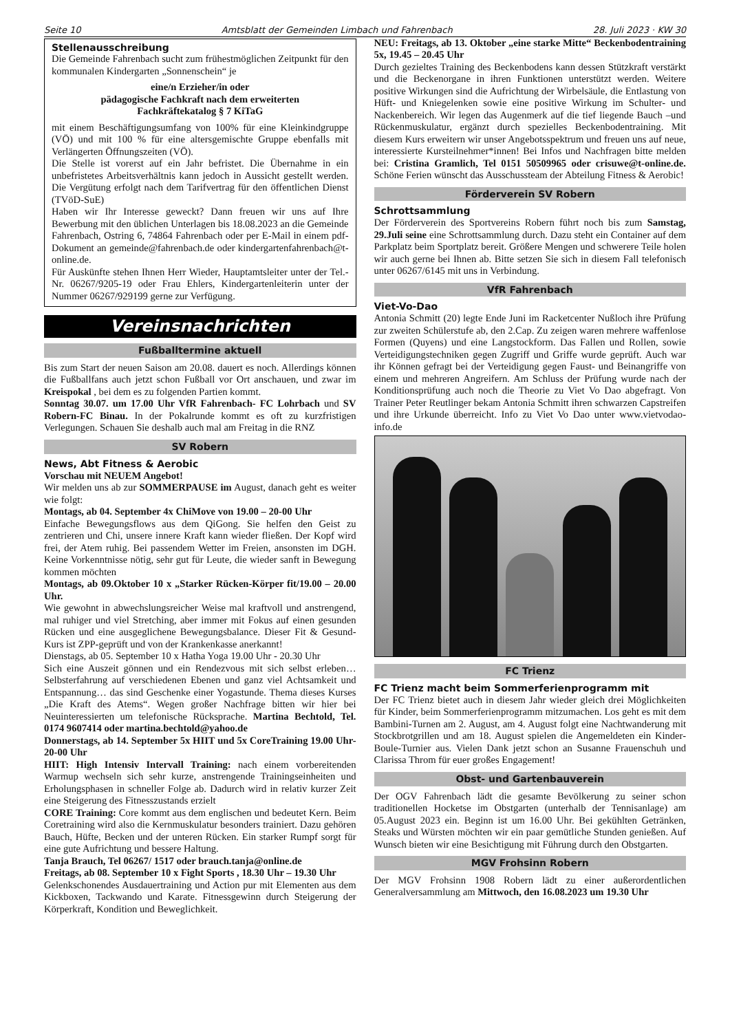Seite 10 Amtsblatt der Gemeinden Limbach und Fahrenbach 28. Juli 2023 · KW 30
Stellenausschreibung
Die Gemeinde Fahrenbach sucht zum frühestmöglichen Zeitpunkt für den kommunalen Kindergarten „Sonnenschein“ je
eine/n Erzieher/in oder
pädagogische Fachkraft nach dem erweiterten
Fachkräftekatalog § 7 KiTaG
mit einem Beschäftigungsumfang von 100% für eine Kleinkindgruppe (VÖ) und mit 100 % für eine altersgemischte Gruppe ebenfalls mit Verlängerten Öffnungszeiten (VÖ).
Die Stelle ist vorerst auf ein Jahr befristet. Die Übernahme in ein unbefristetes Arbeitsverhältnis kann jedoch in Aussicht gestellt werden. Die Vergütung erfolgt nach dem Tarifvertrag für den öffentlichen Dienst (TVöD-SuE)
Haben wir Ihr Interesse geweckt? Dann freuen wir uns auf Ihre Bewerbung mit den üblichen Unterlagen bis 18.08.2023 an die Gemeinde Fahrenbach, Ostring 6, 74864 Fahrenbach oder per E-Mail in einem pdf-Dokument an gemeinde@fahrenbach.de oder kindergartenfahrenbach@t-online.de.
Für Auskünfte stehen Ihnen Herr Wieder, Hauptamtsleiter unter der Tel.-Nr. 06267/9205-19 oder Frau Ehlers, Kindergartenleiterin unter der Nummer 06267/929199 gerne zur Verfügung.
Vereinsnachrichten
Fußballtermine aktuell
Bis zum Start der neuen Saison am 20.08. dauert es noch. Allerdings können die Fußballfans auch jetzt schon Fußball vor Ort anschauen, und zwar im Kreispokal , bei dem es zu folgenden Partien kommt.
Sonntag 30.07. um 17.00 Uhr VfR Fahrenbach- FC Lohrbach und SV Robern-FC Binau. In der Pokalrunde kommt es oft zu kurzfristigen Verlegungen. Schauen Sie deshalb auch mal am Freitag in die RNZ
SV Robern
News, Abt Fitness & Aerobic
Vorschau mit NEUEM Angebot!
Wir melden uns ab zur SOMMERPAUSE im August, danach geht es weiter wie folgt:
Montags, ab 04. September 4x ChiMove von 19.00 – 20-00 Uhr
Einfache Bewegungsflows aus dem QiGong. Sie helfen den Geist zu zentrieren und Chi, unsere innere Kraft kann wieder fließen. Der Kopf wird frei, der Atem ruhig. Bei passendem Wetter im Freien, ansonsten im DGH. Keine Vorkenntnisse nötig, sehr gut für Leute, die wieder sanft in Bewegung kommen möchten
Montags, ab 09.Oktober 10 x „Starker Rücken-Körper fit/19.00 – 20.00 Uhr.
Wie gewohnt in abwechslungsreicher Weise mal kraftvoll und anstrengend, mal ruhiger und viel Stretching, aber immer mit Fokus auf einen gesunden Rücken und eine ausgeglichene Bewegungsbalance. Dieser Fit & Gesund-Kurs ist ZPP-geprüft und von der Krankenkasse anerkannt!
Dienstags, ab 05. September 10 x Hatha Yoga 19.00 Uhr - 20.30 Uhr
Sich eine Auszeit gönnen und ein Rendezvous mit sich selbst erleben… Selbsterfahrung auf verschiedenen Ebenen und ganz viel Achtsamkeit und Entspannung… das sind Geschenke einer Yogastunde. Thema dieses Kurses „Die Kraft des Atems“. Wegen großer Nachfrage bitten wir hier bei Neuinteressierten um telefonische Rücksprache. Martina Bechtold, Tel. 0174 9607414 oder martina.bechtold@yahoo.de
Donnerstags, ab 14. September 5x HIIT und 5x CoreTraining 19.00 Uhr-20-00 Uhr
HIIT: High Intensiv Intervall Training: nach einem vorbereitenden Warmup wechseln sich sehr kurze, anstrengende Trainingseinheiten und Erholungsphasen in schneller Folge ab. Dadurch wird in relativ kurzer Zeit eine Steigerung des Fitnesszustands erzielt
CORE Training: Core kommt aus dem englischen und bedeutet Kern. Beim Coretraining wird also die Kernmuskulatur besonders trainiert. Dazu gehören Bauch, Hüfte, Becken und der unteren Rücken. Ein starker Rumpf sorgt für eine gute Aufrichtung und bessere Haltung.
Tanja Brauch, Tel 06267/ 1517 oder brauch.tanja@online.de
Freitags, ab 08. September 10 x Fight Sports , 18.30 Uhr – 19.30 Uhr
Gelenkschonendes Ausdauertraining und Action pur mit Elementen aus dem Kickboxen, Tackwando und Karate. Fitnessgewinn durch Steigerung der Körperkraft, Kondition und Beweglichkeit.
NEU: Freitags, ab 13. Oktober „eine starke Mitte“ Beckenbodentraining 5x, 19.45 – 20.45 Uhr
Durch gezieltes Training des Beckenbodens kann dessen Stützkraft verstärkt und die Beckenorgane in ihren Funktionen unterstützt werden. Weitere positive Wirkungen sind die Aufrichtung der Wirbelsäule, die Entlastung von Hüft- und Kniegelenken sowie eine positive Wirkung im Schulter- und Nackenbereich. Wir legen das Augenmerk auf die tief liegende Bauch –und Rückenmuskulatur, ergänzt durch spezielles Beckenbodentraining. Mit diesem Kurs erweitern wir unser Angebotsspektrum und freuen uns auf neue, interessierte Kursteilnehmer*innen! Bei Infos und Nachfragen bitte melden bei: Cristina Gramlich, Tel 0151 50509965 oder crisuwe@t-online.de. Schöne Ferien wünscht das Ausschussteam der Abteilung Fitness & Aerobic!
Förderverein SV Robern
Schrottsammlung
Der Förderverein des Sportvereins Robern führt noch bis zum Samstag, 29.Juli seine eine Schrottsammlung durch. Dazu steht ein Container auf dem Parkplatz beim Sportplatz bereit. Größere Mengen und schwerere Teile holen wir auch gerne bei Ihnen ab. Bitte setzen Sie sich in diesem Fall telefonisch unter 06267/6145 mit uns in Verbindung.
VfR Fahrenbach
Viet-Vo-Dao
Antonia Schmitt (20) legte Ende Juni im Racketcenter Nußloch ihre Prüfung zur zweiten Schülerstufe ab, den 2.Cap. Zu zeigen waren mehrere waffenlose Formen (Quyens) und eine Langstockform. Das Fallen und Rollen, sowie Verteidigungstechniken gegen Zugriff und Griffe wurde geprüft. Auch war ihr Können gefragt bei der Verteidigung gegen Faust- und Beinangriffe von einem und mehreren Angreifern. Am Schluss der Prüfung wurde nach der Konditionsprüfung auch noch die Theorie zu Viet Vo Dao abgefragt. Von Trainer Peter Reutlinger bekam Antonia Schmitt ihren schwarzen Capstreifen und ihre Urkunde überreicht. Info zu Viet Vo Dao unter www.vietvodao-info.de
FC Trienz
FC Trienz macht beim Sommerferienprogramm mit
Der FC Trienz bietet auch in diesem Jahr wieder gleich drei Möglichkeiten für Kinder, beim Sommerferienprogramm mitzumachen. Los geht es mit dem Bambini-Turnen am 2. August, am 4. August folgt eine Nachtwanderung mit Stockbrotgrillen und am 18. August spielen die Angemeldeten ein Kinder-Boule-Turnier aus. Vielen Dank jetzt schon an Susanne Frauenschuh und Clarissa Throm für euer großes Engagement!
Obst- und Gartenbauverein
Der OGV Fahrenbach lädt die gesamte Bevölkerung zu seiner schon traditionellen Hocketse im Obstgarten (unterhalb der Tennisanlage) am 05.August 2023 ein. Beginn ist um 16.00 Uhr. Bei gekühlten Getränken, Steaks und Würsten möchten wir ein paar gemütliche Stunden genießen. Auf Wunsch bieten wir eine Besichtigung mit Führung durch den Obstgarten.
MGV Frohsinn Robern
Der MGV Frohsinn 1908 Robern lädt zu einer außerordentlichen Generalversammlung am Mittwoch, den 16.08.2023 um 19.30 Uhr